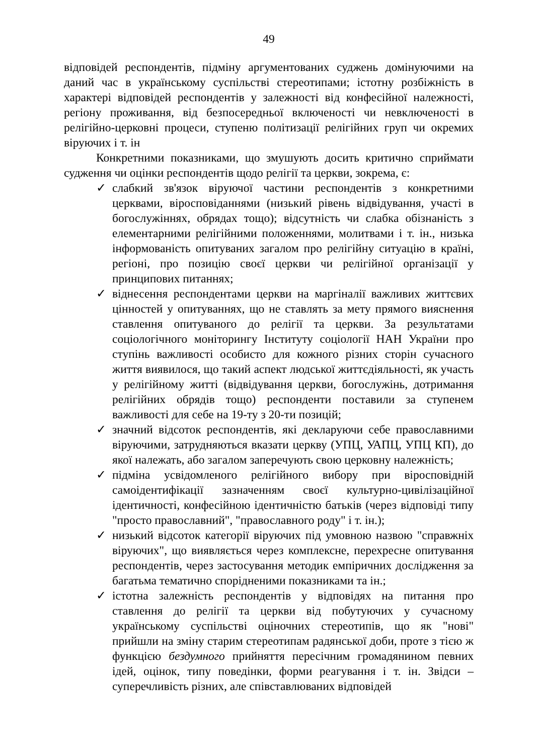49
відповідей респондентів, підміну аргументованих суджень домінуючими на даний час в українському суспільстві стереотипами; істотну розбіжність в характері відповідей респондентів у залежності від конфесійної належності, регіону проживання, від безпосередньої включеності чи невключеності в релігійно-церковні процеси, ступеню політизації релігійних груп чи окремих віруючих і т. ін
Конкретними показниками, що змушують досить критично сприймати судження чи оцінки респондентів щодо релігії та церкви, зокрема, є:
✓ слабкий зв'язок віруючої частини респондентів з конкретними церквами, віросповіданнями (низький рівень відвідування, участі в богослужіннях, обрядах тощо); відсутність чи слабка обізнаність з елементарними релігійними положеннями, молитвами і т. ін., низька інформованість опитуваних загалом про релігійну ситуацію в країні, регіоні, про позицію своєї церкви чи релігійної організації у принципових питаннях;
✓ віднесення респондентами церкви на маргіналії важливих життєвих цінностей у опитуваннях, що не ставлять за мету прямого вияснення ставлення опитуваного до релігії та церкви. За результатами соціологічного моніторингу Інституту соціології НАН України про ступінь важливості особисто для кожного різних сторін сучасного життя виявилося, що такий аспект людської життєдіяльності, як участь у релігійному житті (відвідування церкви, богослужінь, дотримання релігійних обрядів тощо) респонденти поставили за ступенем важливості для себе на 19-ту з 20-ти позицій;
✓ значний відсоток респондентів, які декларуючи себе православними віруючими, затрудняються вказати церкву (УПЦ, УАПЦ, УПЦ КП), до якої належать, або загалом заперечують свою церковну належність;
✓ підміна усвідомленого релігійного вибору при віросповідній самоідентифікації зазначенням своєї культурно-цивілізаційної ідентичності, конфесійною ідентичністю батьків (через відповіді типу "просто православний", "православного роду" і т. ін.);
✓ низький відсоток категорії віруючих під умовною назвою "справжніх віруючих", що виявляється через комплексне, перехресне опитування респондентів, через застосування методик емпіричних дослідження за багатьма тематично спорідненими показниками та ін.;
✓ істотна залежність респондентів у відповідях на питання про ставлення до релігії та церкви від побутуючих у сучасному українському суспільстві оціночних стереотипів, що як "нові" прийшли на зміну старим стереотипам радянської доби, проте з тією ж функцією бездумного прийняття пересічним громадянином певних ідей, оцінок, типу поведінки, форми реагування і т. ін. Звідси – суперечливість різних, але співставлюваних відповідей